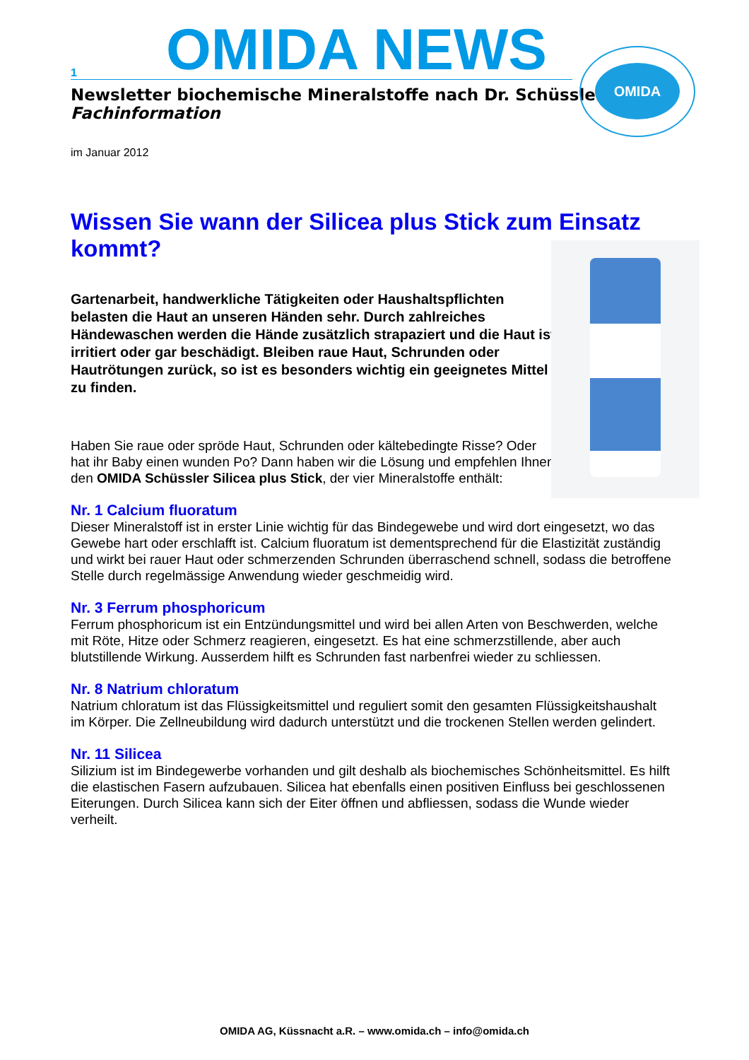1 OMIDA NEWS
Newsletter biochemische Mineralstoffe nach Dr. Schüssler
Fachinformation
OMIDA
im Januar 2012
Wissen Sie wann der Silicea plus Stick zum Einsatz kommt?
Gartenarbeit, handwerkliche Tätigkeiten oder Haushaltspflichten belasten die Haut an unseren Händen sehr. Durch zahlreiches Händewaschen werden die Hände zusätzlich strapaziert und die Haut ist irritiert oder gar beschädigt. Bleiben raue Haut, Schrunden oder Hautrötungen zurück, so ist es besonders wichtig ein geeignetes Mittel zu finden.
Haben Sie raue oder spröde Haut, Schrunden oder kältebedingte Risse? Oder hat ihr Baby einen wunden Po? Dann haben wir die Lösung und empfehlen Ihnen den OMIDA Schüssler Silicea plus Stick, der vier Mineralstoffe enthält:
Nr. 1 Calcium fluoratum
Dieser Mineralstoff ist in erster Linie wichtig für das Bindegewebe und wird dort eingesetzt, wo das Gewebe hart oder erschlafft ist. Calcium fluoratum ist dementsprechend für die Elastizität zuständig und wirkt bei rauer Haut oder schmerzenden Schrunden überraschend schnell, sodass die betroffene Stelle durch regelmässige Anwendung wieder geschmeidig wird.
Nr. 3 Ferrum phosphoricum
Ferrum phosphoricum ist ein Entzündungsmittel und wird bei allen Arten von Beschwerden, welche mit Röte, Hitze oder Schmerz reagieren, eingesetzt. Es hat eine schmerzstillende, aber auch blutstillende Wirkung. Ausserdem hilft es Schrunden fast narbenfrei wieder zu schliessen.
Nr. 8 Natrium chloratum
Natrium chloratum ist das Flüssigkeitsmittel und reguliert somit den gesamten Flüssigkeitshaushalt im Körper. Die Zellneubildung wird dadurch unterstützt und die trockenen Stellen werden gelindert.
Nr. 11 Silicea
Silizium ist im Bindegewerbe vorhanden und gilt deshalb als biochemisches Schönheitsmittel. Es hilft die elastischen Fasern aufzubauen. Silicea hat ebenfalls einen positiven Einfluss bei geschlossenen Eiterungen. Durch Silicea kann sich der Eiter öffnen und abfliessen, sodass die Wunde wieder verheilt.
OMIDA AG, Küssnacht a.R. – www.omida.ch – info@omida.ch